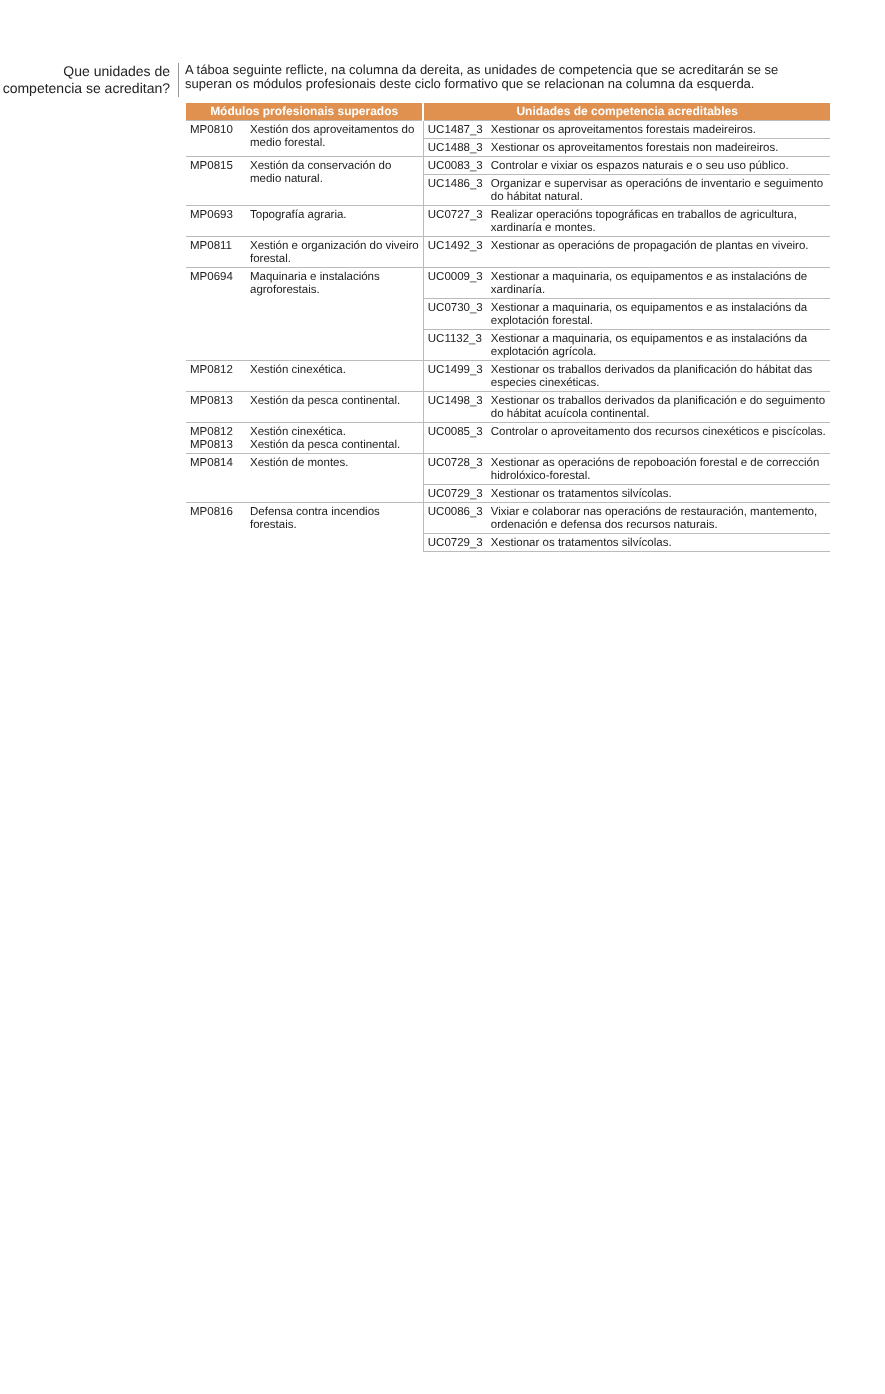Que unidades de competencia se acreditan?
A táboa seguinte reflicte, na columna da dereita, as unidades de competencia que se acreditarán se se superan os módulos profesionais deste ciclo formativo que se relacionan na columna da esquerda.
| Módulos profesionais superados | | Unidades de competencia acreditables | |
| --- | --- | --- | --- |
| MP0810 | Xestión dos aproveitamentos do medio forestal. | UC1487_3 | Xestionar os aproveitamentos forestais madeireiros. |
| | | UC1488_3 | Xestionar os aproveitamentos forestais non madeireiros. |
| MP0815 | Xestión da conservación do medio natural. | UC0083_3 | Controlar e vixiar os espazos naturais e o seu uso público. |
| | | UC1486_3 | Organizar e supervisar as operacións de inventario e seguimento do hábitat natural. |
| MP0693 | Topografía agraria. | UC0727_3 | Realizar operacións topográficas en traballos de agricultura, xardinaría e montes. |
| MP0811 | Xestión e organización do viveiro forestal. | UC1492_3 | Xestionar as operacións de propagación de plantas en viveiro. |
| MP0694 | Maquinaria e instalacións agroforestais. | UC0009_3 | Xestionar a maquinaria, os equipamentos e as instalacións de xardinaría. |
| | | UC0730_3 | Xestionar a maquinaria, os equipamentos e as instalacións da explotación forestal. |
| | | UC1132_3 | Xestionar a maquinaria, os equipamentos e as instalacións da explotación agrícola. |
| MP0812 | Xestión cinexética. | UC1499_3 | Xestionar os traballos derivados da planificación do hábitat das especies cinexéticas. |
| MP0813 | Xestión da pesca continental. | UC1498_3 | Xestionar os traballos derivados da planificación e do seguimento do hábitat acuícola continental. |
| MP0812 MP0813 | Xestión cinexética. Xestión da pesca continental. | UC0085_3 | Controlar o aproveitamento dos recursos cinexéticos e piscícolas. |
| MP0814 | Xestión de montes. | UC0728_3 | Xestionar as operacións de repoboación forestal e de corrección hidrolóxico-forestal. |
| | | UC0729_3 | Xestionar os tratamentos silvícolas. |
| MP0816 | Defensa contra incendios forestais. | UC0086_3 | Vixiar e colaborar nas operacións de restauración, mantemento, ordenación e defensa dos recursos naturais. |
| | | UC0729_3 | Xestionar os tratamentos silvícolas. |